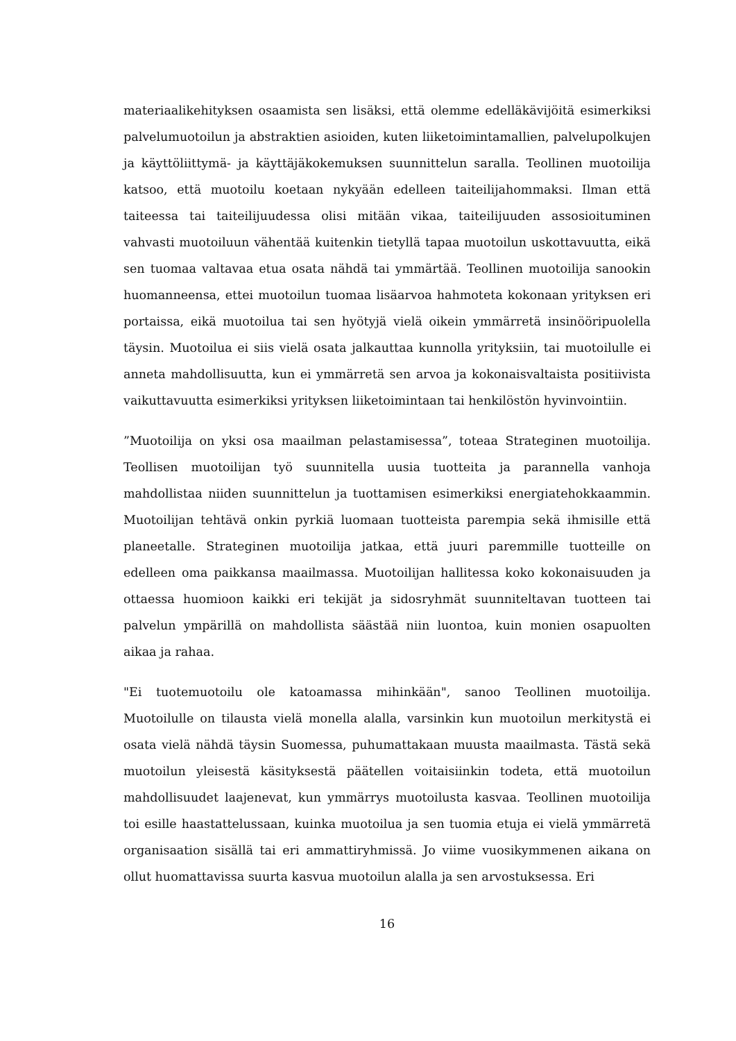materiaalikehityksen osaamista sen lisäksi, että olemme edelläkävijöitä esimerkiksi palvelumuotoilun ja abstraktien asioiden, kuten liiketoimintamallien, palvelupolkujen ja käyttöliittymä- ja käyttäjäkokemuksen suunnittelun saralla. Teollinen muotoilija katsoo, että muotoilu koetaan nykyään edelleen taiteilijahommaksi. Ilman että taiteessa tai taiteilijuudessa olisi mitään vikaa, taiteilijuuden assosioituminen vahvasti muotoiluun vähentää kuitenkin tietyllä tapaa muotoilun uskottavuutta, eikä sen tuomaa valtavaa etua osata nähdä tai ymmärtää. Teollinen muotoilija sanookin huomanneensa, ettei muotoilun tuomaa lisäarvoa hahmoteta kokonaan yrityksen eri portaissa, eikä muotoilua tai sen hyötyjä vielä oikein ymmärretä insinööripuolella täysin. Muotoilua ei siis vielä osata jalkauttaa kunnolla yrityksiin, tai muotoilulle ei anneta mahdollisuutta, kun ei ymmärretä sen arvoa ja kokonaisvaltaista positiivista vaikuttavuutta esimerkiksi yrityksen liiketoimintaan tai henkilöstön hyvinvointiin.
”Muotoilija on yksi osa maailman pelastamisessa”, toteaa Strateginen muotoilija. Teollisen muotoilijan työ suunnitella uusia tuotteita ja parannella vanhoja mahdollistaa niiden suunnittelun ja tuottamisen esimerkiksi energiatehokkaammin. Muotoilijan tehtävä onkin pyrkiä luomaan tuotteista parempia sekä ihmisille että planeetalle. Strateginen muotoilija jatkaa, että juuri paremmille tuotteille on edelleen oma paikkansa maailmassa. Muotoilijan hallitessa koko kokonaisuuden ja ottaessa huomioon kaikki eri tekijät ja sidosryhmät suunniteltavan tuotteen tai palvelun ympärillä on mahdollista säästää niin luontoa, kuin monien osapuolten aikaa ja rahaa.
"Ei tuotemuotoilu ole katoamassa mihinkään", sanoo Teollinen muotoilija. Muotoilulle on tilausta vielä monella alalla, varsinkin kun muotoilun merkitystä ei osata vielä nähdä täysin Suomessa, puhumattakaan muusta maailmasta. Tästä sekä muotoilun yleisestä käsityksestä päätellen voitaisiinkin todeta, että muotoilun mahdollisuudet laajenevat, kun ymmärrys muotoilusta kasvaa. Teollinen muotoilija toi esille haastattelussaan, kuinka muotoilua ja sen tuomia etuja ei vielä ymmärretä organisaation sisällä tai eri ammattiryhmissä. Jo viime vuosikymmenen aikana on ollut huomattavissa suurta kasvua muotoilun alalla ja sen arvostuksessa. Eri
16